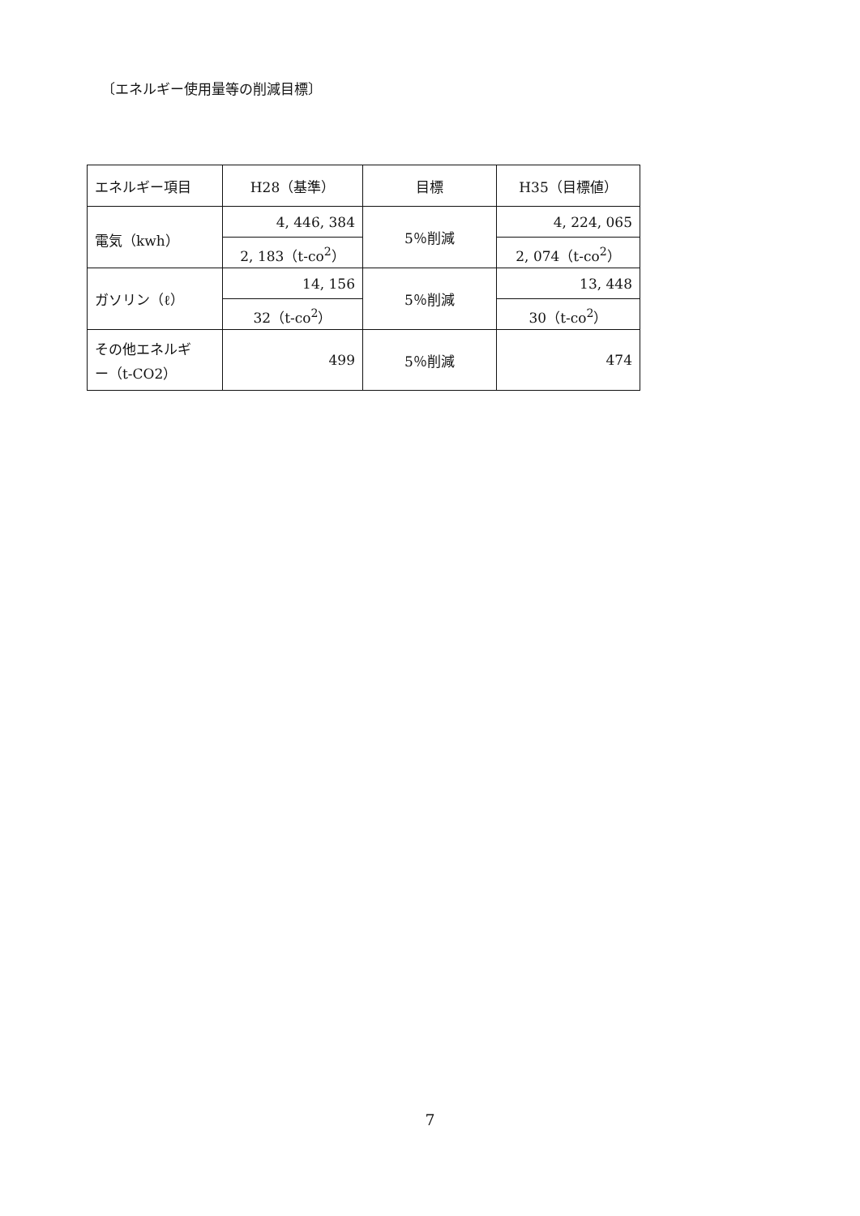〔エネルギー使用量等の削減目標〕
| エネルギー項目 | H28（基準） | 目標 | H35（目標値） |
| 電気（kwh） | 4, 446, 384 | 5％削減 | 4, 224, 065 |
| | 2, 183（t-co<sup>2</sup>） | | 2, 074（t-co<sup>2</sup>） |
| ガソリン（ℓ） | 14, 156 | 5％削減 | 13, 448 |
| | 32（t-co<sup>2</sup>） | | 30（t-co<sup>2</sup>） |
| その他エネルギ ー（t-CO2） | 499 | 5％削減 | 474 |
7